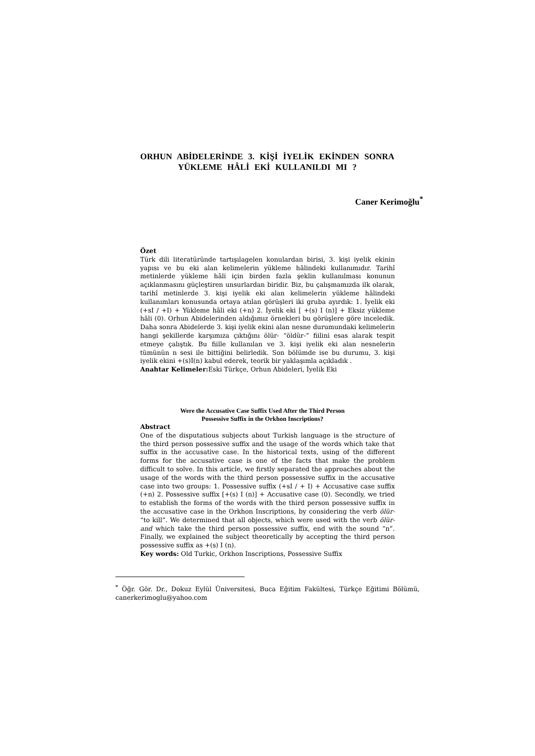ORHUN ABİDELERİNDE 3. KİŞİ İYELİK EKİNDEN SONRA YÜKLEME HÂLİ EKİ KULLANILDI MI ?
Caner Kerimoğlu<sup>*</sup>
Özet
Türk dili literatüründe tartışılagelen konulardan birisi, 3. kişi iyelik ekinin yapısı ve bu eki alan kelimelerin yükleme hâlindeki kullanımıdır. Tarihî metinlerde yükleme hâli için birden fazla şeklin kullanılması konunun açıklanmasını güçleştiren unsurlardan biridir. Biz, bu çalışmamızda ilk olarak, tarihî metinlerde 3. kişi iyelik eki alan kelimelerin yükleme hâlindeki kullanımları konusunda ortaya atılan görüşleri iki gruba ayırdık: 1. İyelik eki (+sI / +I) + Yükleme hâli eki (+n) 2. İyelik eki [ +(s) I (n)] + Eksiz yükleme hâli (0). Orhun Abidelerinden aldığımız örnekleri bu görüşlere göre inceledik. Daha sonra Abidelerde 3. kişi iyelik ekini alan nesne durumundaki kelimelerin hangi şekillerde karşımıza çıktığını ölür- “öldür-” fiilini esas alarak tespit etmeye çalıştık. Bu fiille kullanılan ve 3. kişi iyelik eki alan nesnelerin tümünün n sesi ile bittiğini belirledik. Son bölümde ise bu durumu, 3. kişi iyelik ekini +(s)I(n) kabul ederek, teorik bir yaklaşımla açıkladık .
Anahtar Kelimeler: Eski Türkçe, Orhun Abideleri, İyelik Eki
Were the Accusative Case Suffix Used After the Third Person
Possessive Suffix in the Orkhon Inscriptions?
Abstract
One of the disputatious subjects about Turkish language is the structure of the third person possessive suffix and the usage of the words which take that suffix in the accusative case. In the historical texts, using of the different forms for the accusative case is one of the facts that make the problem difficult to solve. In this article, we firstly separated the approaches about the usage of the words with the third person possessive suffix in the accusative case into two groups: 1. Possessive suffix (+sI / + I) + Accusative case suffix (+n) 2. Possessive suffix [+(s) I (n)] + Accusative case (0). Secondly, we tried to establish the forms of the words with the third person possessive suffix in the accusative case in the Orkhon Inscriptions, by considering the verb ölür- “to kill”. We determined that all objects, which were used with the verb ölür- and which take the third person possessive suffix, end with the sound “n”. Finally, we explained the subject theoretically by accepting the third person possessive suffix as +(s) I (n).
Key words: Old Turkic, Orkhon Inscriptions, Possessive Suffix
<sup>*</sup> Öğr. Gör. Dr., Dokuz Eylül Üniversitesi, Buca Eğitim Fakültesi, Türkçe Eğitimi Bölümü, canerkerimoglu@yahoo.com